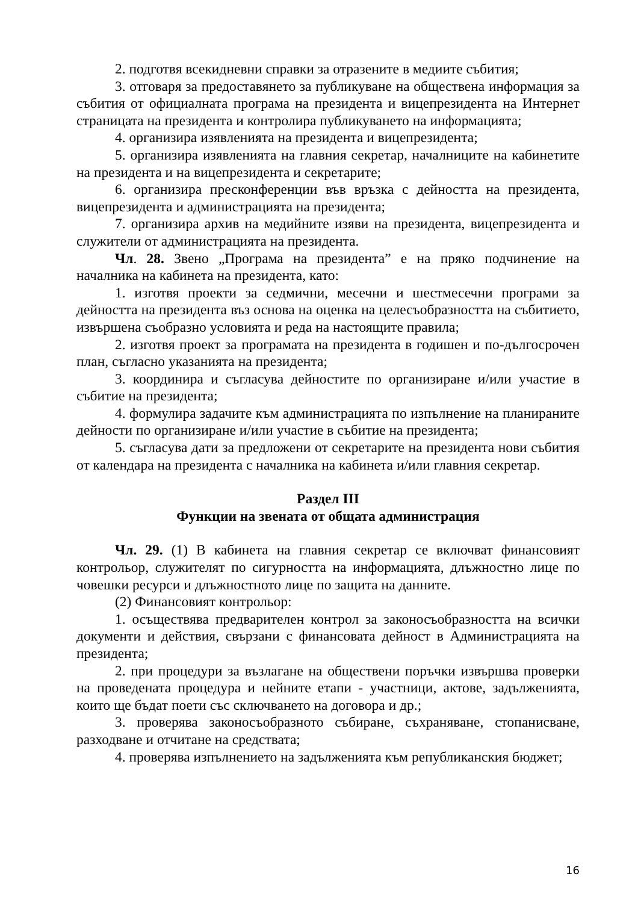2. подготвя всекидневни справки за отразените в медиите събития;
3. отговаря за предоставянето за публикуване на обществена информация за събития от официалната програма на президента и вицепрезидента на Интернет страницата на президента и контролира публикуването на информацията;
4. организира изявленията на президента и вицепрезидента;
5. организира изявленията на главния секретар, началниците на кабинетите на президента и на вицепрезидента и секретарите;
6. организира пресконференции във връзка с дейността на президента, вицепрезидента и администрацията на президента;
7. организира архив на медийните изяви на президента, вицепрезидента и служители от администрацията на президента.
Чл. 28. Звено „Програма на президента” е на пряко подчинение на началника на кабинета на президента, като:
1. изготвя проекти за седмични, месечни и шестмесечни програми за дейността на президента въз основа на оценка на целесъобразността на събитието, извършена съобразно условията и реда на настоящите правила;
2. изготвя проект за програмата на президента в годишен и по-дългосрочен план, съгласно указанията на президента;
3. координира и съгласува дейностите по организиране и/или участие в събитие на президента;
4. формулира задачите към администрацията по изпълнение на планираните дейности по организиране и/или участие в събитие на президента;
5. съгласува дати за предложени от секретарите на президента нови събития от календара на президента с началника на кабинета и/или главния секретар.
Раздел III
Функции на звената от общата администрация
Чл. 29. (1) В кабинета на главния секретар се включват финансовият контрольор, служителят по сигурността на информацията, длъжностно лице по човешки ресурси и длъжностното лице по защита на данните.
(2) Финансовият контрольор:
1. осъществява предварителен контрол за законосъобразността на всички документи и действия, свързани с финансовата дейност в Администрацията на президента;
2. при процедури за възлагане на обществени поръчки извършва проверки на проведената процедура и нейните етапи - участници, актове, задълженията, които ще бъдат поети със сключването на договора и др.;
3. проверява законосъобразното събиране, съхраняване, стопанисване, разходване и отчитане на средствата;
4. проверява изпълнението на задълженията към републиканския бюджет;
16